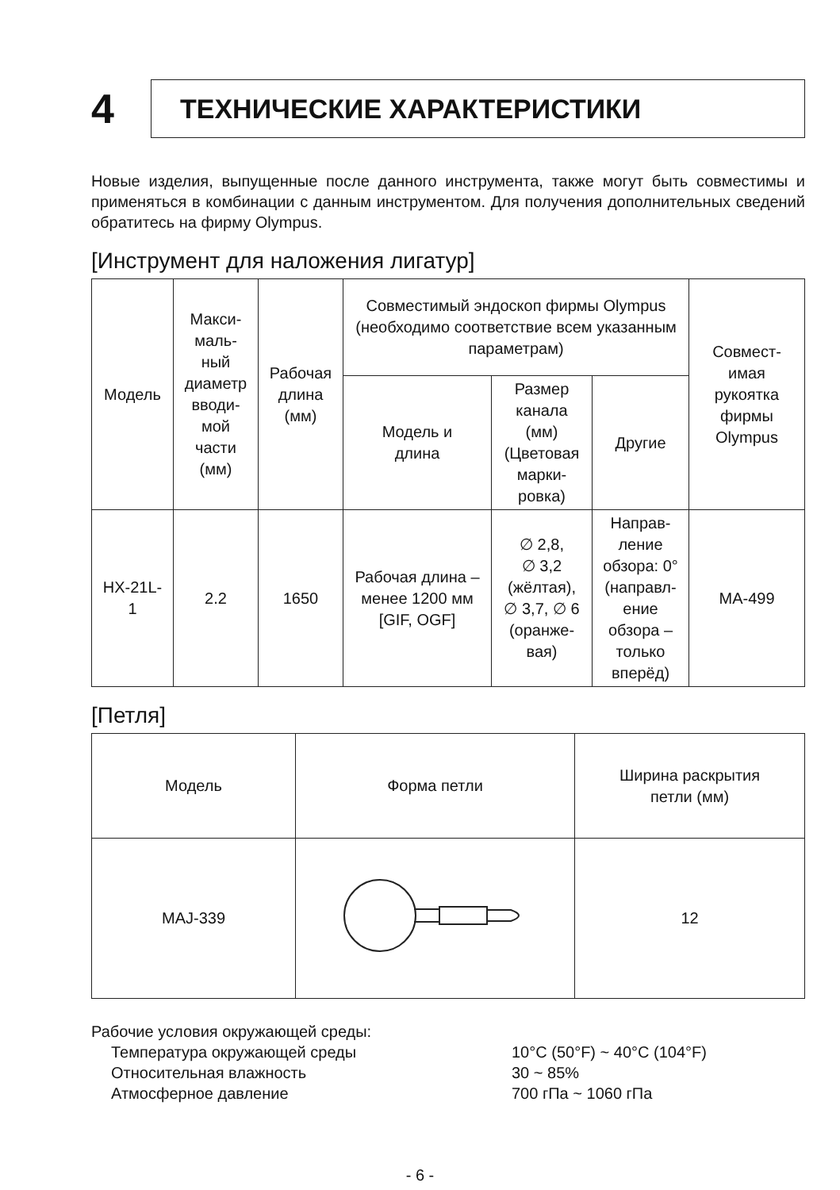4
ТЕХНИЧЕСКИЕ ХАРАКТЕРИСТИКИ
Новые изделия, выпущенные после данного инструмента, также могут быть совместимы и применяться в комбинации с данным инструментом. Для получения дополнительных сведений обратитесь на фирму Olympus.
[Инструмент для наложения лигатур]
| Модель | Макси- маль- ный диаметр вводи- мой части (мм) | Рабочая длина (мм) | Совместимый эндоскоп фирмы Olympus (необходимо соответствие всем указанным параметрам) | | | Совмест- имая рукоятка фирмы Olympus |
| --- | --- | --- | --- | --- | --- | --- |
| | | | Модель и длина | Размер канала (мм) (Цветовая марки- ровка) | Другие | |
| HX-21L- 1 | 2.2 | 1650 | Рабочая длина – менее 1200 мм [GIF, OGF] | ∅ 2,8, ∅ 3,2 (жёлтая), ∅ 3,7, ∅ 6 (оранже- вая) | Направ- ление обзора: 0° (направл- ение обзора – только вперёд) | MA-499 |
[Петля]
| Модель | Форма петли | Ширина раскрытия петли (мм) |
| --- | --- | --- |
| MAJ-339 | | 12 |
Рабочие условия окружающей среды:
Температура окружающей среды 10°C (50°F) ~ 40°C (104°F)
Относительная влажность 30 ~ 85%
Атмосферное давление 700 гПа ~ 1060 гПа
- 6 -